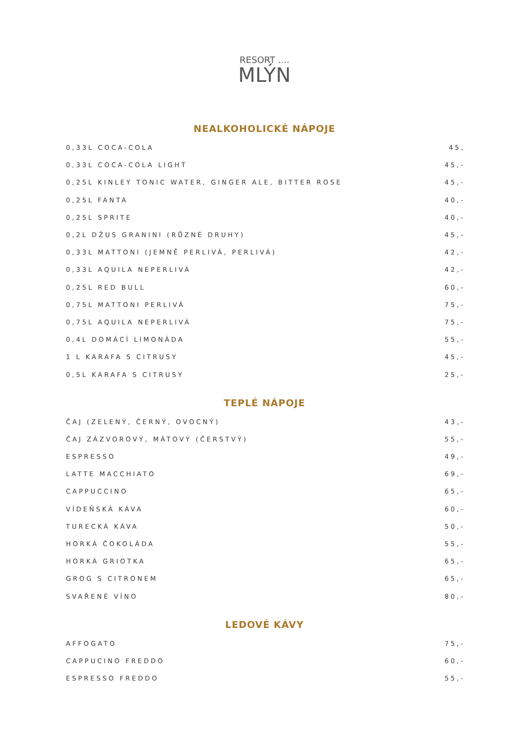RESORT ....
MLÝN
NEALKOHOLICKÉ NÁPOJE
| 0,33L COCA-COLA | 45, |
| 0,33L COCA-COLA LIGHT | 45,- |
| 0,25L KINLEY TONIC WATER, GINGER ALE, BITTER ROSE | 45,- |
| 0,25L FANTA | 40,- |
| 0,25L SPRITE | 40,- |
| 0,2L DŽUS GRANINI (RŮZNÉ DRUHY) | 45,- |
| 0,33L MATTONI (JEMNĚ PERLIVÁ, PERLIVÁ) | 42,- |
| 0,33L AQUILA NEPERLIVÁ | 42,- |
| 0,25L RED BULL | 60,- |
| 0,75L MATTONI PERLIVÁ | 75,- |
| 0,75L AQUILA NEPERLIVÁ | 75,- |
| 0,4L DOMÁCÍ LIMONÁDA | 55,- |
| 1 L KARAFA S CITRUSY | 45,- |
| 0,5L KARAFA S CITRUSY | 25,- |
TEPLÉ NÁPOJE
| ČAJ (ZELENÝ, ČERNÝ, OVOCNÝ) | 43,- |
| ČAJ ZÁZVOROVÝ, MÁTOVÝ (ČERSTVÝ) | 55,- |
| ESPRESSO | 49,- |
| LATTE MACCHIATO | 69,- |
| CAPPUCCINO | 65,- |
| VÍDEŇSKÁ KÁVA | 60,- |
| TURECKÁ KÁVA | 50,- |
| HORKÁ ČOKOLÁDA | 55,- |
| HORKÁ GRIOTKA | 65,- |
| GROG S CITRONEM | 65,- |
| SVAŘENÉ VÍNO | 80,- |
LEDOVÉ KÁVY
| AFFOGATO | 75,- |
| CAPPUCINO FREDDO | 60,- |
| ESPRESSO FREDDO | 55,- |